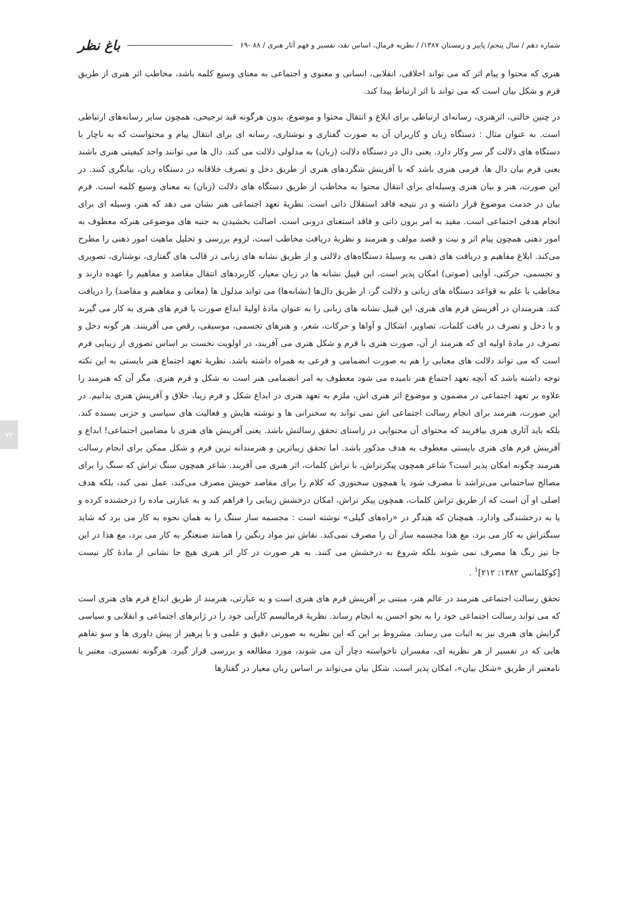شماره دهم / سال پنجم/ پاییز و زمستان ۱۳۸۷/ / نظریه فرمال، اساس نقد، تفسیر و فهم آثار هنری / ۸۸ -۶۹ باغ نظر
هنری که محتوا و پیام اثر که می تواند اخلاقی، انقلابی، انسانی و معنوی و اجتماعی به معنای وسیع کلمه باشد، مخاطب اثر هنری از طریق فرم و شکل بیان است که می تواند با اثر ارتباط پیدا کند.
در چنین حالتی، اثرهنری، رسانه‌ای ارتباطی برای ابلاغ و انتقال محتوا و موضوع، بدون هرگونه قید ترجیحی، همچون سایر رسانه‌های ارتباطی است. به عنوان مثال : دستگاه زبان و کاربران آن به صورت گفتاری و نوشتاری، رسانه ای برای انتقال پیام و محتواست که به ناچار با دستگاه های دلالت گر سر وکار دارد. یعنی دال در دستگاه دلالت (زبان) به مدلولی دلالت می کند. دال ها می توانند واجد کیفیتی هنری باشند یعنی فرم بیان دال ها، فرمی هنری باشد که با آفرینش شگردهای هنری از طریق دخل و تصرف خلاقانه در دستگاه زبان، بیانگری کنند. در این صورت، هنر و بیان هنری وسیله‌ای برای انتقال محتوا به مخاطب از طریق دستگاه های دلالت (زبان) به معنای وسیع کلمه است. فرم بیان در خدمت موضوع قرار داشته و در نتیجه فاقد استقلال ذاتی است. نظریهٔ تعهد اجتماعی هنر نشان می دهد که هنر، وسیله ای برای انجام هدفی اجتماعی است. مقید به امر برون ذاتی و فاقد استغنای درونی است. اصالت بخشیدن به جنبه های موضوعی هنرکه معطوف به امور ذهنی همچون پیام اثر و نیت و قصد مولف و هنرمند و نظریهٔ دریافت مخاطب است، لزوم بررسی و تحلیل ماهیت امور ذهنی را مطرح می‌کند. ابلاغ مفاهیم و دریافت های ذهنی به وسیلهٔ دستگاه‌های دلالتی و از طریق نشانه های زبانی در قالب های گفتاری، نوشتاری، تصویری و تجسمی، حرکتی، آوایی (صوتی) امکان پذیر است. این قبیل نشانه ها در زبان معیار، کاربردهای انتقال مقاصد و مفاهیم را عهده دارند و مخاطب با علم به قواعد دستگاه های زبانی و دلالت گر، از طریق دال‌ها (نشانه‌ها) می تواند مدلول ها (معانی و مفاهیم و مقاصد) را دریافت کند. هنرمندان در آفرینش فرم های هنری، این قبیل نشانه های زبانی را به عنوان مادهٔ اولیهٔ ابداع صورت یا فرم های هنری به کار می گیرند و با دخل و تصرف در بافت کلمات، تصاویر، اشکال و آواها و حرکات، شعر، و هنرهای تجسمی، موسیقی، رقص می آفرینند. هر گونه دخل و تصرف در مادهٔ اولیه ای که هنرمند از آن، صورت هنری یا فرم و شکل هنری می آفریند، در اولویت نخست بر اساس تصوری از زیبایی فرم است که می تواند دلالت های معنایی را هم به صورت انضمامی و فرعی به همراه داشته باشد. نظریهٔ تعهد اجتماع هنر بایستی به این نکته توجه داشته باشد که آنچه تعهد اجتماع هنر نامیده می شود معطوف به امر انضمامی هنر است نه شکل و فرم هنری. مگر آن که هنرمند را علاوه بر تعهد اجتماعی در مضمون و موضوع اثر هنری اش، ملزم به تعهد هنری در ابداع شکل و فرم زیبا، خلاق و آفرینش هنری بدانیم. در این صورت، هنرمند برای انجام رسالت اجتماعی اش نمی تواند به سخنرانی ها و نوشته هایش و فعالیت های سیاسی و حزبی بسنده کند. بلکه باید آثاری هنری بیافریند که محتوای آن محتوایی در راستای تحقق رسالتش باشد. یعنی آفرینش های هنری با مضامین اجتماعی! ابداع و آفرینش فرم های هنری بایستی معطوف به هدف مذکور باشد. اما تحقق زیباترین و هنرمندانه ترین فرم و شکل ممکن برای انجام رسالت هنرمند چگونه امکان پذیر است؟ شاعر همچون پیکرتراش، با تراش کلمات، اثر هنری می آفریند. شاعر همچون سنگ تراش که سنگ را برای مصالح ساختمانی می‌تراشد تا مصرف شود یا همچون سخنوری که کلام را برای مقاصد خویش مصرف می‌کند، عمل نمی کند، بلکه هدف اصلی او آن است که از طریق تراش کلمات، همچون پیکر تراش، امکان درخشش زیبایی را فراهم کند و به عبارتی ماده را درخشنده کرده و یا به درخشندگی وادارد. همچنان که هیدگر در «راه‌های گیلی» نوشته است : مجسمه ساز سنگ را به همان نحوه به کار می برد که شاید سنگتراش به کار می برد، مع هذا مجسمه ساز آن را مصرف نمی‌کند. نقاش نیز مواد رنگین را همانند صنعتگر به کار می برد، مع هذا در این جا نیز رنگ ها مصرف نمی شوند بلکه شروع به درخشش می کنند. به هر صورت در کار اثر هنری هیچ جا نشانی از مادهٔ کار نیست [کوکلمانس ۱۳۸۲: ۲۱۲]<sup>۱</sup> .
تحقق رسالت اجتماعی هنرمند در عالم هنر، مبتنی بر آفرینش فرم های هنری است و به عبارتی، هنرمند از طریق ابداع فرم های هنری است که می تواند رسالت اجتماعی خود را به نحو احسن به انجام رساند. نظریهٔ فرمالیسم کارآیی خود را در ژانرهای اجتماعی و انقلابی و سیاسی گرایش های هنری نیز به اثبات می رساند. مشروط بر این که این نظریه به صورتی دقیق و علمی و با پرهیز از پیش داوری ها و سو تفاهم هایی که در تفسیر از هر نظریه ای، مفسران ناخواسته دچار آن می شوند، مورد مطالعه و بررسی قرار گیرد. هرگونه تفسیری، معتبر یا نامعتبر از طریق «شکل بیان»، امکان پذیر است. شکل بیان می‌تواند بر اساس زبان معیار در گفتارها
۷۲